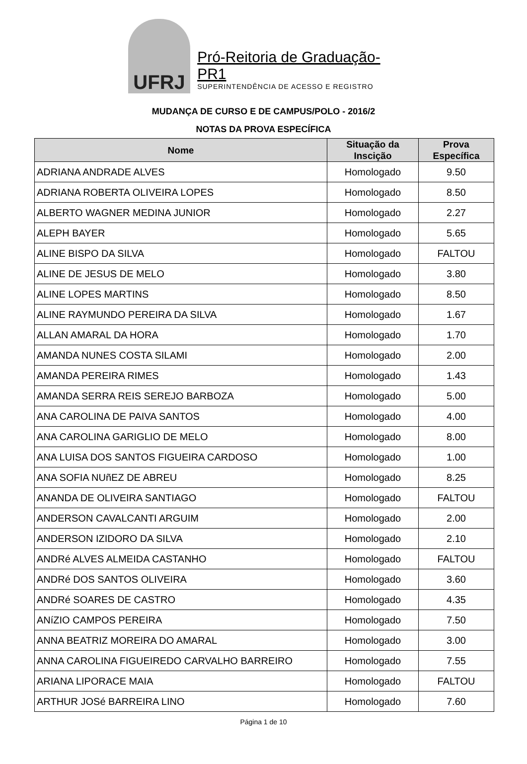UFRJ
Pró-Reitoria de Graduação-PR1
SUPERINTENDÊNCIA DE ACESSO E REGISTRO
MUDANÇA DE CURSO E DE CAMPUS/POLO - 2016/2
NOTAS DA PROVA ESPECÍFICA
| Nome | Situação da Inscição | Prova Específica |
| --- | --- | --- |
| ADRIANA ANDRADE ALVES | Homologado | 9.50 |
| ADRIANA ROBERTA OLIVEIRA LOPES | Homologado | 8.50 |
| ALBERTO WAGNER MEDINA JUNIOR | Homologado | 2.27 |
| ALEPH BAYER | Homologado | 5.65 |
| ALINE BISPO DA SILVA | Homologado | FALTOU |
| ALINE DE JESUS DE MELO | Homologado | 3.80 |
| ALINE LOPES MARTINS | Homologado | 8.50 |
| ALINE RAYMUNDO PEREIRA DA SILVA | Homologado | 1.67 |
| ALLAN AMARAL DA HORA | Homologado | 1.70 |
| AMANDA NUNES COSTA SILAMI | Homologado | 2.00 |
| AMANDA PEREIRA RIMES | Homologado | 1.43 |
| AMANDA SERRA REIS SEREJO BARBOZA | Homologado | 5.00 |
| ANA CAROLINA DE PAIVA SANTOS | Homologado | 4.00 |
| ANA CAROLINA GARIGLIO DE MELO | Homologado | 8.00 |
| ANA LUISA DOS SANTOS FIGUEIRA CARDOSO | Homologado | 1.00 |
| ANA SOFIA NUñEZ DE ABREU | Homologado | 8.25 |
| ANANDA DE OLIVEIRA SANTIAGO | Homologado | FALTOU |
| ANDERSON CAVALCANTI ARGUIM | Homologado | 2.00 |
| ANDERSON IZIDORO DA SILVA | Homologado | 2.10 |
| ANDRé ALVES ALMEIDA CASTANHO | Homologado | FALTOU |
| ANDRé DOS SANTOS OLIVEIRA | Homologado | 3.60 |
| ANDRé SOARES DE CASTRO | Homologado | 4.35 |
| ANíZIO CAMPOS PEREIRA | Homologado | 7.50 |
| ANNA BEATRIZ MOREIRA DO AMARAL | Homologado | 3.00 |
| ANNA CAROLINA FIGUEIREDO CARVALHO BARREIRO | Homologado | 7.55 |
| ARIANA LIPORACE MAIA | Homologado | FALTOU |
| ARTHUR JOSé BARREIRA LINO | Homologado | 7.60 |
Página 1 de 10